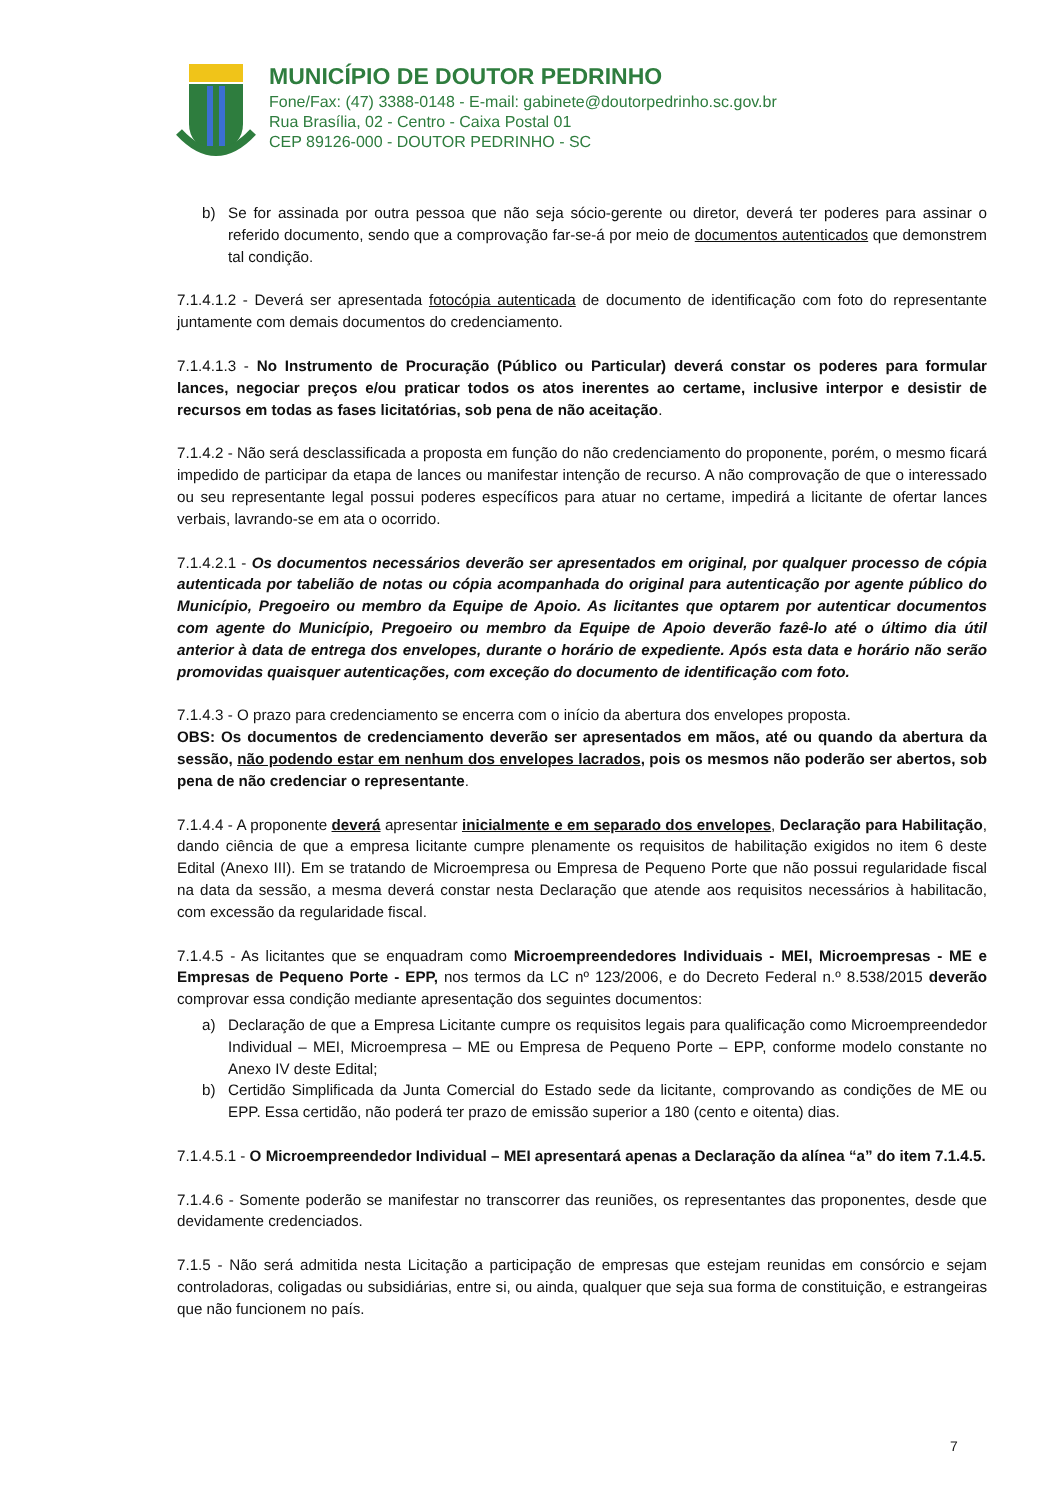MUNICÍPIO DE DOUTOR PEDRINHO
Fone/Fax: (47) 3388-0148 - E-mail: gabinete@doutorpedrinho.sc.gov.br
Rua Brasília, 02 - Centro - Caixa Postal 01
CEP 89126-000 - DOUTOR PEDRINHO - SC
b) Se for assinada por outra pessoa que não seja sócio-gerente ou diretor, deverá ter poderes para assinar o referido documento, sendo que a comprovação far-se-á por meio de documentos autenticados que demonstrem tal condição.
7.1.4.1.2 - Deverá ser apresentada fotocópia autenticada de documento de identificação com foto do representante juntamente com demais documentos do credenciamento.
7.1.4.1.3 - No Instrumento de Procuração (Público ou Particular) deverá constar os poderes para formular lances, negociar preços e/ou praticar todos os atos inerentes ao certame, inclusive interpor e desistir de recursos em todas as fases licitatórias, sob pena de não aceitação.
7.1.4.2 - Não será desclassificada a proposta em função do não credenciamento do proponente, porém, o mesmo ficará impedido de participar da etapa de lances ou manifestar intenção de recurso. A não comprovação de que o interessado ou seu representante legal possui poderes específicos para atuar no certame, impedirá a licitante de ofertar lances verbais, lavrando-se em ata o ocorrido.
7.1.4.2.1 - Os documentos necessários deverão ser apresentados em original, por qualquer processo de cópia autenticada por tabelião de notas ou cópia acompanhada do original para autenticação por agente público do Município, Pregoeiro ou membro da Equipe de Apoio. As licitantes que optarem por autenticar documentos com agente do Município, Pregoeiro ou membro da Equipe de Apoio deverão fazê-lo até o último dia útil anterior à data de entrega dos envelopes, durante o horário de expediente. Após esta data e horário não serão promovidas quaisquer autenticações, com exceção do documento de identificação com foto.
7.1.4.3 - O prazo para credenciamento se encerra com o início da abertura dos envelopes proposta.
OBS: Os documentos de credenciamento deverão ser apresentados em mãos, até ou quando da abertura da sessão, não podendo estar em nenhum dos envelopes lacrados, pois os mesmos não poderão ser abertos, sob pena de não credenciar o representante.
7.1.4.4 - A proponente deverá apresentar inicialmente e em separado dos envelopes, Declaração para Habilitação, dando ciência de que a empresa licitante cumpre plenamente os requisitos de habilitação exigidos no item 6 deste Edital (Anexo III). Em se tratando de Microempresa ou Empresa de Pequeno Porte que não possui regularidade fiscal na data da sessão, a mesma deverá constar nesta Declaração que atende aos requisitos necessários à habilitacão, com excessão da regularidade fiscal.
7.1.4.5 - As licitantes que se enquadram como Microempreendedores Individuais - MEI, Microempresas - ME e Empresas de Pequeno Porte - EPP, nos termos da LC nº 123/2006, e do Decreto Federal n.º 8.538/2015 deverão comprovar essa condição mediante apresentação dos seguintes documentos:
a) Declaração de que a Empresa Licitante cumpre os requisitos legais para qualificação como Microempreendedor Individual – MEI, Microempresa – ME ou Empresa de Pequeno Porte – EPP, conforme modelo constante no Anexo IV deste Edital;
b) Certidão Simplificada da Junta Comercial do Estado sede da licitante, comprovando as condições de ME ou EPP. Essa certidão, não poderá ter prazo de emissão superior a 180 (cento e oitenta) dias.
7.1.4.5.1 - O Microempreendedor Individual – MEI apresentará apenas a Declaração da alínea “a” do item 7.1.4.5.
7.1.4.6 - Somente poderão se manifestar no transcorrer das reuniões, os representantes das proponentes, desde que devidamente credenciados.
7.1.5 - Não será admitida nesta Licitação a participação de empresas que estejam reunidas em consórcio e sejam controladoras, coligadas ou subsidiárias, entre si, ou ainda, qualquer que seja sua forma de constituição, e estrangeiras que não funcionem no país.
7